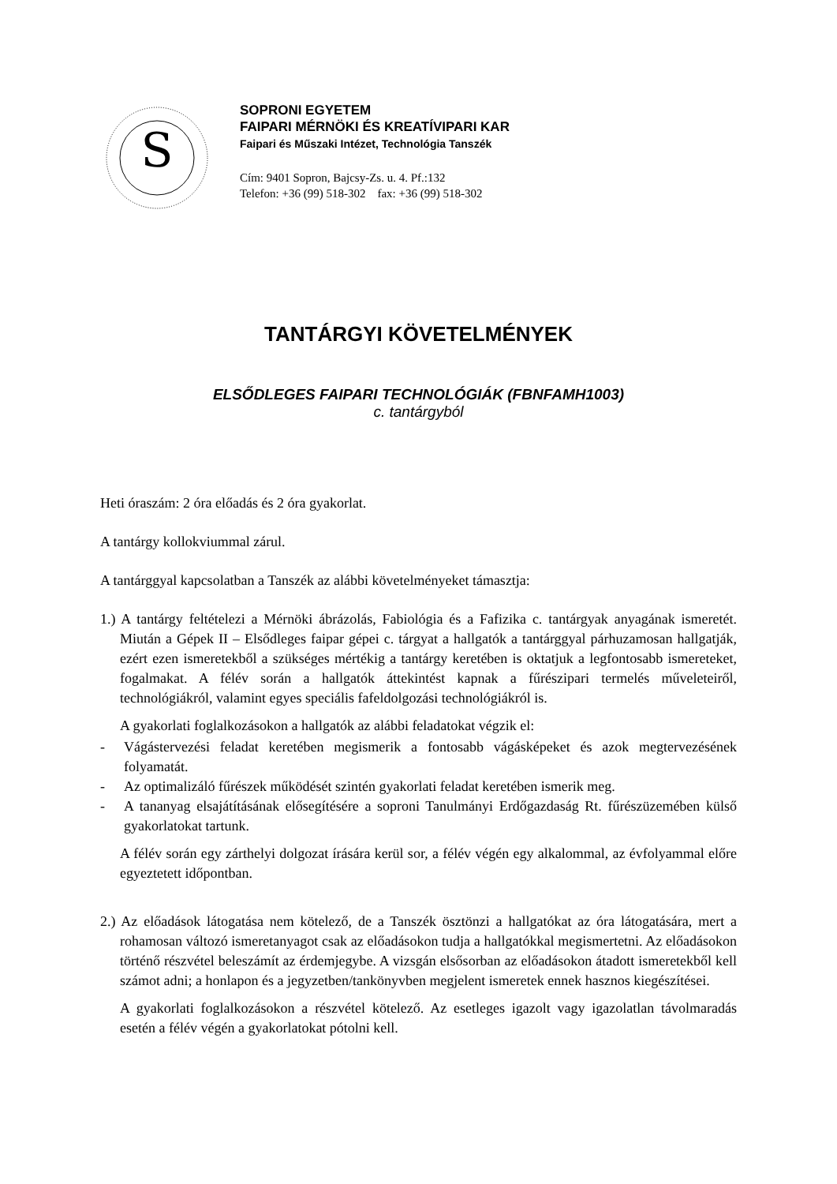S
SOPRONI EGYETEM
FAIPARI MÉRNÖKI ÉS KREATÍVIPARI KAR
Faipari és Műszaki Intézet, Technológia Tanszék
Cím: 9401 Sopron, Bajcsy-Zs. u. 4. Pf.:132
Telefon: +36 (99) 518-302 fax: +36 (99) 518-302
TANTÁRGYI KÖVETELMÉNYEK
ELSŐDLEGES FAIPARI TECHNOLÓGIÁK (FBNFAMH1003)
c. tantárgyból
Heti óraszám: 2 óra előadás és 2 óra gyakorlat.
A tantárgy kollokviummal zárul.
A tantárggyal kapcsolatban a Tanszék az alábbi követelményeket támasztja:
1.) A tantárgy feltételezi a Mérnöki ábrázolás, Fabiológia és a Fafizika c. tantárgyak anyagának ismeretét. Miután a Gépek II – Elsődleges faipar gépei c. tárgyat a hallgatók a tantárggyal párhuzamosan hallgatják, ezért ezen ismeretekből a szükséges mértékig a tantárgy keretében is oktatjuk a legfontosabb ismereteket, fogalmakat. A félév során a hallgatók áttekintést kapnak a fűrészipari termelés műveleteiről, technológiákról, valamint egyes speciális fafeldolgozási technológiákról is.
A gyakorlati foglalkozásokon a hallgatók az alábbi feladatokat végzik el:
- Vágástervezési feladat keretében megismerik a fontosabb vágásképeket és azok megtervezésének folyamatát.
- Az optimalizáló fűrészek működését szintén gyakorlati feladat keretében ismerik meg.
- A tananyag elsajátításának elősegítésére a soproni Tanulmányi Erdőgazdaság Rt. fűrészüzemében külső gyakorlatokat tartunk.
A félév során egy zárthelyi dolgozat írására kerül sor, a félév végén egy alkalommal, az évfolyammal előre egyeztetett időpontban.
2.) Az előadások látogatása nem kötelező, de a Tanszék ösztönzi a hallgatókat az óra látogatására, mert a rohamosan változó ismeretanyagot csak az előadásokon tudja a hallgatókkal megismertetni. Az előadásokon történő részvétel beleszámít az érdemjegybe. A vizsgán elsősorban az előadásokon átadott ismeretekből kell számot adni; a honlapon és a jegyzetben/tankönyvben megjelent ismeretek ennek hasznos kiegészítései.
A gyakorlati foglalkozásokon a részvétel kötelező. Az esetleges igazolt vagy igazolatlan távolmaradás esetén a félév végén a gyakorlatokat pótolni kell.